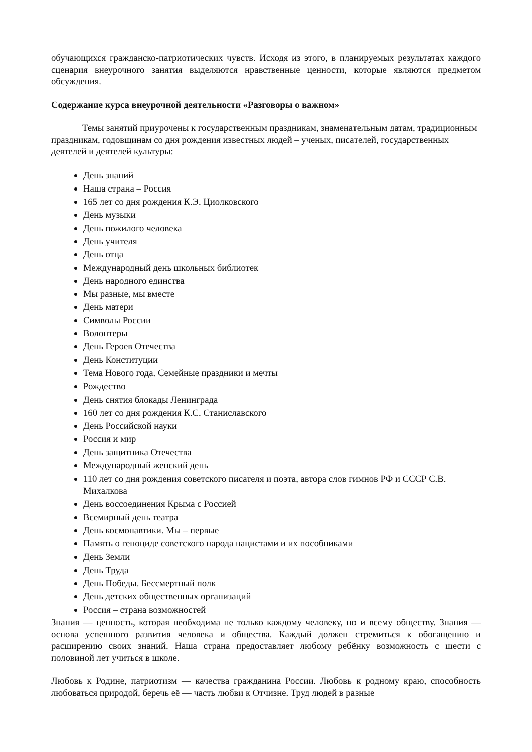обучающихся гражданско-патриотических чувств. Исходя из этого, в планируемых результатах каждого сценария внеурочного занятия выделяются нравственные ценности, которые являются предметом обсуждения.
Содержание курса внеурочной деятельности «Разговоры о важном»
Темы занятий приурочены к государственным праздникам, знаменательным датам, традиционным праздникам, годовщинам со дня рождения известных людей – ученых, писателей, государственных деятелей и деятелей культуры:
День знаний
Наша страна – Россия
165 лет со дня рождения К.Э. Циолковского
День музыки
День пожилого человека
День учителя
День отца
Международный день школьных библиотек
День народного единства
Мы разные, мы вместе
День матери
Символы России
Волонтеры
День Героев Отечества
День Конституции
Тема Нового года. Семейные праздники и мечты
Рождество
День снятия блокады Ленинграда
160 лет со дня рождения К.С. Станиславского
День Российской науки
Россия и мир
День защитника Отечества
Международный женский день
110 лет со дня рождения советского писателя и поэта, автора слов гимнов РФ и СССР С.В. Михалкова
День воссоединения Крыма с Россией
Всемирный день театра
День космонавтики. Мы – первые
Память о геноциде советского народа нацистами и их пособниками
День Земли
День Труда
День Победы. Бессмертный полк
День детских общественных организаций
Россия – страна возможностей
Знания — ценность, которая необходима не только каждому человеку, но и всему обществу. Знания — основа успешного развития человека и общества. Каждый должен стремиться к обогащению и расширению своих знаний. Наша страна предоставляет любому ребёнку возможность с шести с половиной лет учиться в школе.
Любовь к Родине, патриотизм — качества гражданина России. Любовь к родному краю, способность любоваться природой, беречь её — часть любви к Отчизне. Труд людей в разные